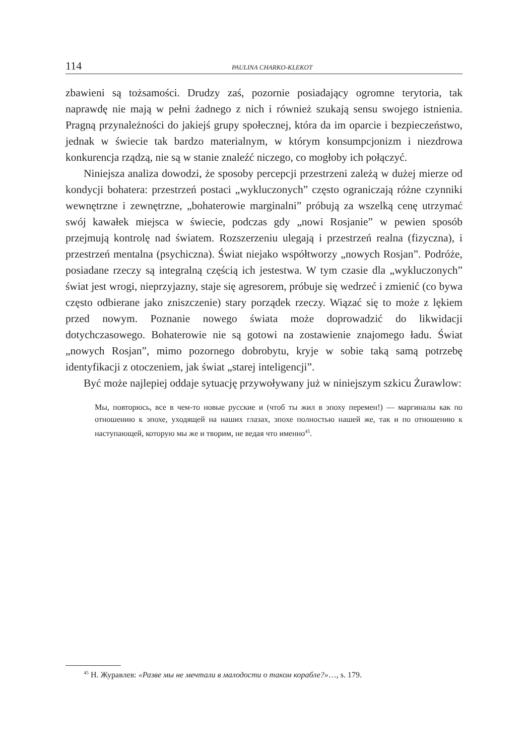114 PAULINA CHARKO-KLEKOT
zbawieni są tożsamości. Drudzy zaś, pozornie posiadający ogromne terytoria, tak naprawdę nie mają w pełni żadnego z nich i również szukają sensu swojego istnienia. Pragną przynależności do jakiejś grupy społecznej, która da im oparcie i bezpieczeństwo, jednak w świecie tak bardzo materialnym, w którym konsumpcjonizm i niezdrowa konkurencja rządzą, nie są w stanie znaleźć niczego, co mogłoby ich połączyć.
Niniejsza analiza dowodzi, że sposoby percepcji przestrzeni zależą w dużej mierze od kondycji bohatera: przestrzeń postaci „wykluczonych” często ograniczają różne czynniki wewnętrzne i zewnętrzne, „bohaterowie marginalni” próbują za wszelką cenę utrzymać swój kawałek miejsca w świecie, podczas gdy „nowi Rosjanie” w pewien sposób przejmują kontrolę nad światem. Rozszerzeniu ulegają i przestrzeń realna (fizyczna), i przestrzeń mentalna (psychiczna). Świat niejako współtworzy „nowych Rosjan”. Podróże, posiadane rzeczy są integralną częścią ich jestestwa. W tym czasie dla „wykluczonych” świat jest wrogi, nieprzyjazny, staje się agresorem, próbuje się wedrzeć i zmienić (co bywa często odbierane jako zniszczenie) stary porządek rzeczy. Wiązać się to może z lękiem przed nowym. Poznanie nowego świata może doprowadzić do likwidacji dotychczasowego. Bohaterowie nie są gotowi na zostawienie znajomego ładu. Świat „nowych Rosjan”, mimo pozornego dobrobytu, kryje w sobie taką samą potrzebę identyfikacji z otoczeniem, jak świat „starej inteligencji”.
Być może najlepiej oddaje sytuację przywoływany już w niniejszym szkicu Żurawlow:
Мы, повторюсь, все в чем-то новые русские и (чтоб ты жил в эпоху перемен!) — маргиналы как по отношению к эпохе, уходящей на наших глазах, эпохе полностью нашей же, так и по отношению к наступающей, которую мы же и творим, не ведая что именно<sup>45</sup>.
<sup>45</sup> Н. Журавлев: «Разве мы не мечтали в малодости о таком корабле?»…, s. 179.